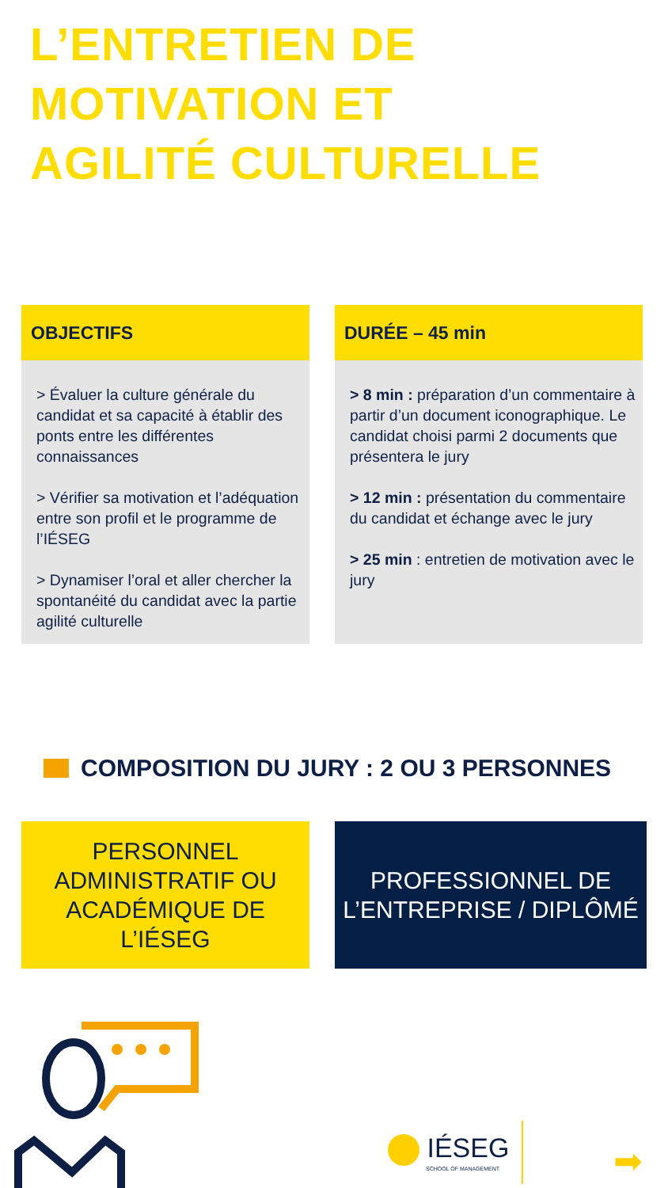L’ENTRETIEN DE
MOTIVATION ET
AGILITÉ CULTURELLE
OBJECTIFS
> Évaluer la culture générale du candidat et sa capacité à établir des ponts entre les différentes connaissances
> Vérifier sa motivation et l’adéquation entre son profil et le programme de l’IÉSEG
> Dynamiser l’oral et aller chercher la spontanéité du candidat avec la partie agilité culturelle
DURÉE – 45 min
> 8 min : préparation d’un commentaire à partir d’un document iconographique. Le candidat choisi parmi 2 documents que présentera le jury
> 12 min : présentation du commentaire du candidat et échange avec le jury
> 25 min : entretien de motivation avec le jury
COMPOSITION DU JURY : 2 OU 3 PERSONNES
PERSONNEL ADMINISTRATIF OU ACADÉMIQUE DE L’IÉSEG
PROFESSIONNEL DE L’ENTREPRISE / DIPLÔMÉ
IÉSEG
SCHOOL OF MANAGEMENT
➡